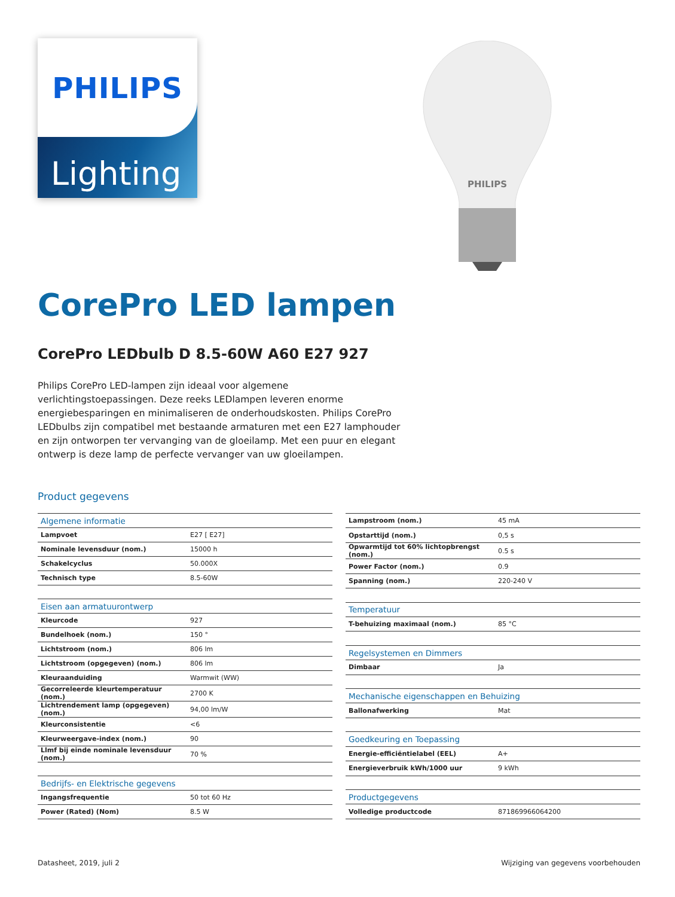PHILIPS
Lighting
PHILIPS
CorePro LED lampen
CorePro LEDbulb D 8.5-60W A60 E27 927
Philips CorePro LED-lampen zijn ideaal voor algemene verlichtingstoepassingen. Deze reeks LEDlampen leveren enorme energiebesparingen en minimaliseren de onderhoudskosten. Philips CorePro LEDbulbs zijn compatibel met bestaande armaturen met een E27 lamphouder en zijn ontworpen ter vervanging van de gloeilamp. Met een puur en elegant ontwerp is deze lamp de perfecte vervanger van uw gloeilampen.
Product gegevens
| Algemene informatie | |
| --- | --- |
| Lampvoet | E27 [ E27] |
| Nominale levensduur (nom.) | 15000 h |
| Schakelcyclus | 50.000X |
| Technisch type | 8.5-60W |
| Eisen aan armatuurontwerp | |
| Kleurcode | 927 |
| Bundelhoek (nom.) | 150 ° |
| Lichtstroom (nom.) | 806 lm |
| Lichtstroom (opgegeven) (nom.) | 806 lm |
| Kleuraanduiding | Warmwit (WW) |
| Gecorreleerde kleurtemperatuur (nom.) | 2700 K |
| Lichtrendement lamp (opgegeven) (nom.) | 94,00 lm/W |
| Kleurconsistentie | <6 |
| Kleurweergave-index (nom.) | 90 |
| Llmf bij einde nominale levensduur (nom.) | 70 % |
| Bedrijfs- en Elektrische gegevens | |
| Ingangsfrequentie | 50 tot 60 Hz |
| Power (Rated) (Nom) | 8.5 W |
| Lampstroom (nom.) | 45 mA |
| Opstarttijd (nom.) | 0,5 s |
| Opwarmtijd tot 60% lichtopbrengst (nom.) | 0.5 s |
| Power Factor (nom.) | 0.9 |
| Spanning (nom.) | 220-240 V |
| Temperatuur | |
| T-behuizing maximaal (nom.) | 85 °C |
| Regelsystemen en Dimmers | |
| Dimbaar | Ja |
| Mechanische eigenschappen en Behuizing | |
| Ballonafwerking | Mat |
| Goedkeuring en Toepassing | |
| Energie-efficiëntielabel (EEL) | A+ |
| Energieverbruik kWh/1000 uur | 9 kWh |
| Productgegevens | |
| Volledige productcode | 871869966064200 |
Datasheet, 2019, juli 2 Wijziging van gegevens voorbehouden